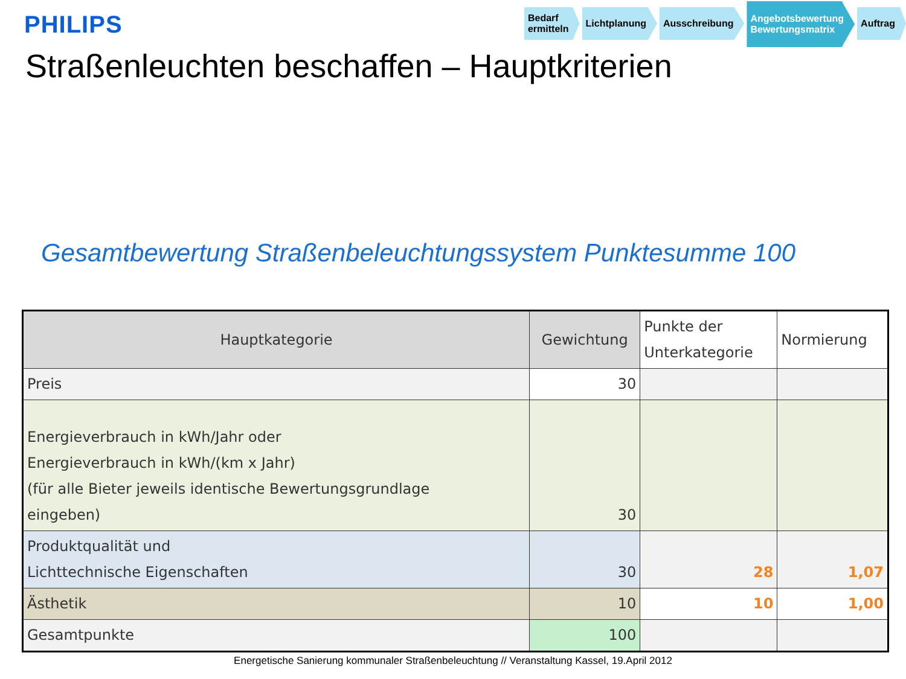PHILIPS
Bedarf
ermitteln
Lichtplanung Ausschreibung
Angebotsbewertung
Bewertungsmatrix
Auftrag
Straßenleuchten beschaffen – Hauptkriterien
Gesamtbewertung Straßenbeleuchtungssystem Punktesumme 100
| Hauptkategorie | Gewichtung | Punkte der Unterkategorie | Normierung |
| --- | --- | --- | --- |
| Preis | 30 | | |
| Energieverbrauch in kWh/Jahr oder Energieverbrauch in kWh/(km x Jahr) (für alle Bieter jeweils identische Bewertungsgrundlage eingeben) | 30 | | |
| Produktqualität und Lichttechnische Eigenschaften | 30 | 28 | 1,07 |
| Ästhetik | 10 | 10 | 1,00 |
| Gesamtpunkte | 100 | | |
Energetische Sanierung kommunaler Straßenbeleuchtung // Veranstaltung Kassel, 19.April 2012